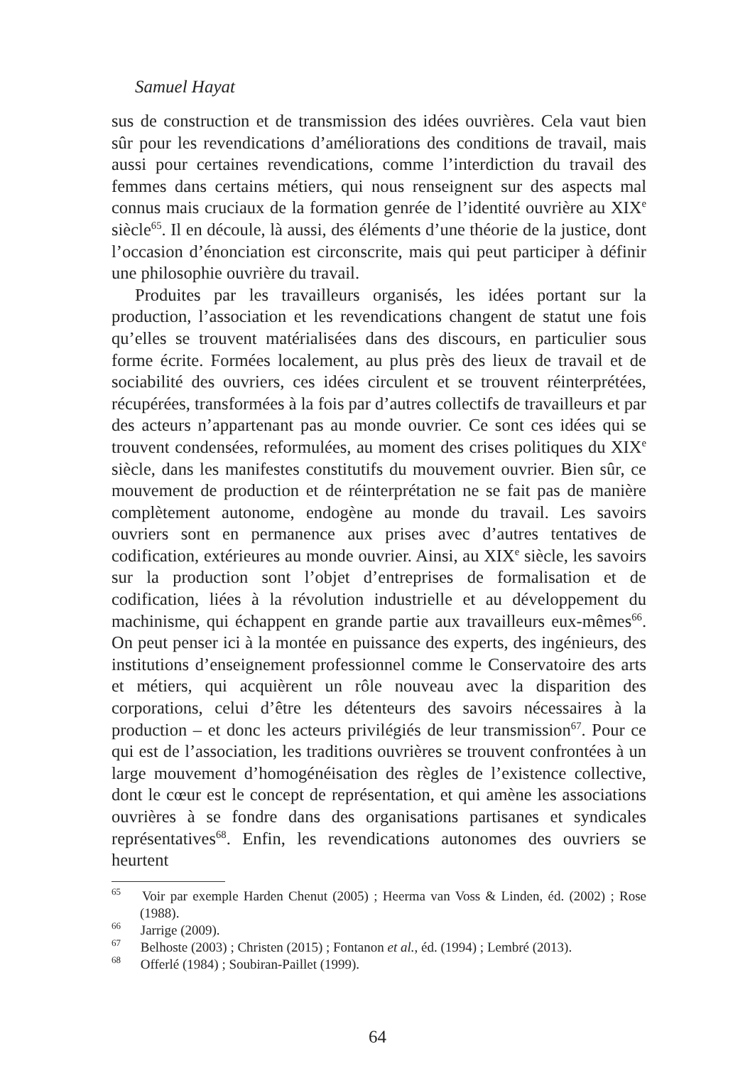Samuel Hayat
sus de construction et de transmission des idées ouvrières. Cela vaut bien sûr pour les revendications d’améliorations des conditions de travail, mais aussi pour certaines revendications, comme l’interdiction du travail des femmes dans certains métiers, qui nous renseignent sur des aspects mal connus mais cruciaux de la formation genrée de l’identité ouvrière au XIX<sup>e</sup> siècle<sup>65</sup>. Il en découle, là aussi, des éléments d’une théorie de la justice, dont l’occasion d’énonciation est circonscrite, mais qui peut participer à définir une philosophie ouvrière du travail.
Produites par les travailleurs organisés, les idées portant sur la production, l’association et les revendications changent de statut une fois qu’elles se trouvent matérialisées dans des discours, en particulier sous forme écrite. Formées localement, au plus près des lieux de travail et de sociabilité des ouvriers, ces idées circulent et se trouvent réinterprétées, récupérées, transformées à la fois par d’autres collectifs de travailleurs et par des acteurs n’appartenant pas au monde ouvrier. Ce sont ces idées qui se trouvent condensées, reformulées, au moment des crises politiques du XIX<sup>e</sup> siècle, dans les manifestes constitutifs du mouvement ouvrier. Bien sûr, ce mouvement de production et de réinterprétation ne se fait pas de manière complètement autonome, endogène au monde du travail. Les savoirs ouvriers sont en permanence aux prises avec d’autres tentatives de codification, extérieures au monde ouvrier. Ainsi, au XIX<sup>e</sup> siècle, les savoirs sur la production sont l’objet d’entreprises de formalisation et de codification, liées à la révolution industrielle et au développement du machinisme, qui échappent en grande partie aux travailleurs eux-mêmes<sup>66</sup>. On peut penser ici à la montée en puissance des experts, des ingénieurs, des institutions d’enseignement professionnel comme le Conservatoire des arts et métiers, qui acquièrent un rôle nouveau avec la disparition des corporations, celui d’être les détenteurs des savoirs nécessaires à la production – et donc les acteurs privilégiés de leur transmission<sup>67</sup>. Pour ce qui est de l’association, les traditions ouvrières se trouvent confrontées à un large mouvement d’homogénéisation des règles de l’existence collective, dont le cœur est le concept de représentation, et qui amène les associations ouvrières à se fondre dans des organisations partisanes et syndicales représentatives<sup>68</sup>. Enfin, les revendications autonomes des ouvriers se heurtent
<sup>65</sup> Voir par exemple Harden Chenut (2005) ; Heerma van Voss & Linden, éd. (2002) ; Rose (1988).
<sup>66</sup> Jarrige (2009).
<sup>67</sup> Belhoste (2003) ; Christen (2015) ; Fontanon et al., éd. (1994) ; Lembré (2013).
<sup>68</sup> Offerlé (1984) ; Soubiran-Paillet (1999).
64